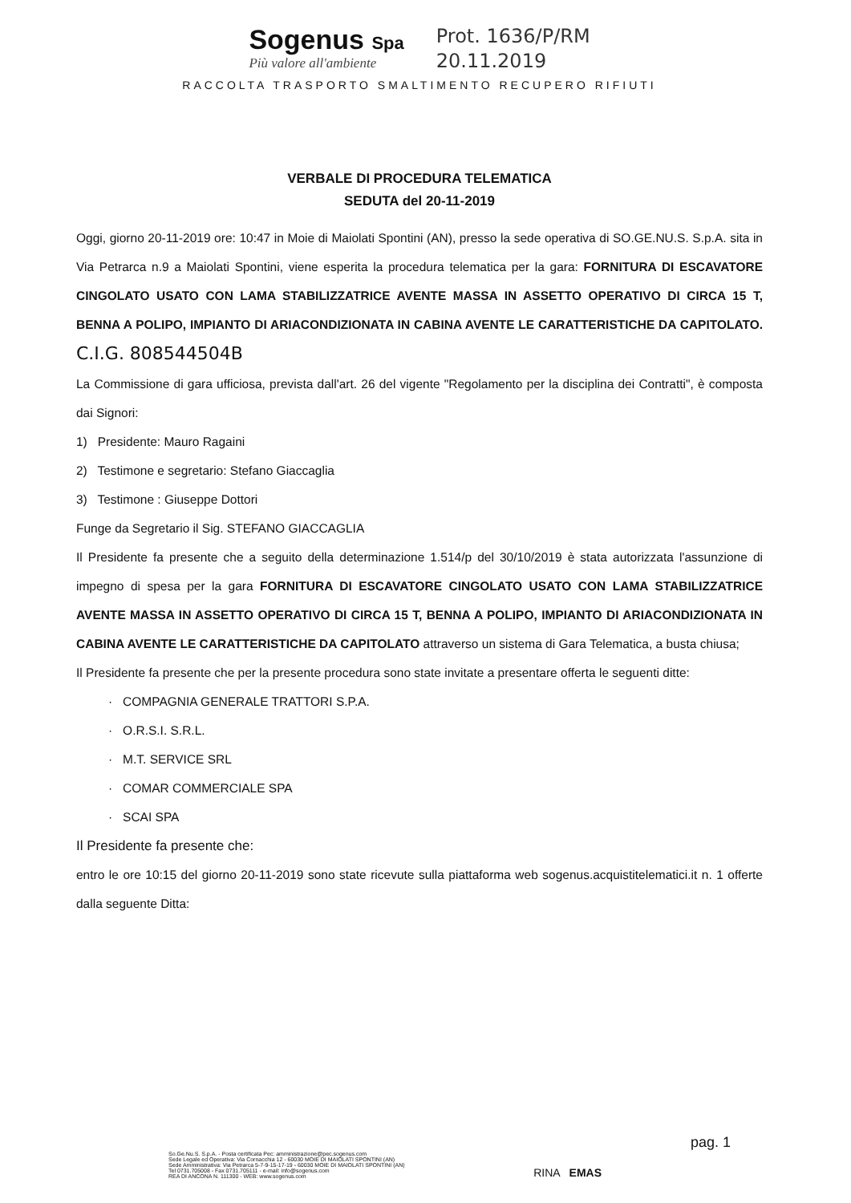Sogenus Spa
Più valore all'ambiente
Prot. 1636/P/RM
20.11.2019
RACCOLTA TRASPORTO SMALTIMENTO RECUPERO RIFIUTI
VERBALE DI PROCEDURA TELEMATICA
SEDUTA del 20-11-2019
Oggi, giorno 20-11-2019 ore: 10:47 in Moie di Maiolati Spontini (AN), presso la sede operativa di SO.GE.NU.S. S.p.A. sita in Via Petrarca n.9 a Maiolati Spontini, viene esperita la procedura telematica per la gara: FORNITURA DI ESCAVATORE CINGOLATO USATO CON LAMA STABILIZZATRICE AVENTE MASSA IN ASSETTO OPERATIVO DI CIRCA 15 T, BENNA A POLIPO, IMPIANTO DI ARIACONDIZIONATA IN CABINA AVENTE LE CARATTERISTICHE DA CAPITOLATO. C.I.G. 808544504B
La Commissione di gara ufficiosa, prevista dall'art. 26 del vigente "Regolamento per la disciplina dei Contratti", è composta dai Signori:
1) Presidente: Mauro Ragaini
2) Testimone e segretario: Stefano Giaccaglia
3) Testimone : Giuseppe Dottori
Funge da Segretario il Sig. STEFANO GIACCAGLIA
Il Presidente fa presente che a seguito della determinazione 1.514/p del 30/10/2019 è stata autorizzata l'assunzione di impegno di spesa per la gara FORNITURA DI ESCAVATORE CINGOLATO USATO CON LAMA STABILIZZATRICE AVENTE MASSA IN ASSETTO OPERATIVO DI CIRCA 15 T, BENNA A POLIPO, IMPIANTO DI ARIACONDIZIONATA IN CABINA AVENTE LE CARATTERISTICHE DA CAPITOLATO attraverso un sistema di Gara Telematica, a busta chiusa;
Il Presidente fa presente che per la presente procedura sono state invitate a presentare offerta le seguenti ditte:
· COMPAGNIA GENERALE TRATTORI S.P.A.
· O.R.S.I. S.R.L.
· M.T. SERVICE SRL
· COMAR COMMERCIALE SPA
· SCAI SPA
Il Presidente fa presente che:
entro le ore 10:15 del giorno 20-11-2019 sono state ricevute sulla piattaforma web sogenus.acquistitelematici.it n. 1 offerte dalla seguente Ditta:
So.Ge.Nu.S. S.p.A. - Posta certificata Pec: amministrazione@pec.sogenus.com
Sede Legale ed Operativa: Via Cornacchia 12 - 60030 MOIE DI MAIOLATI SPONTINI (AN)
Sede Amministrativa: Via Petrarca 5-7-9-15-17-19 - 60030 MOIE DI MAIOLATI SPONTINI (AN)
Tel 0731.705008 - Fax 0731.705111 - e-mail: info@sogenus.com
REA DI ANCONA N. 111300 - WEB: www.sogenus.com
RINA EMAS
pag. 1